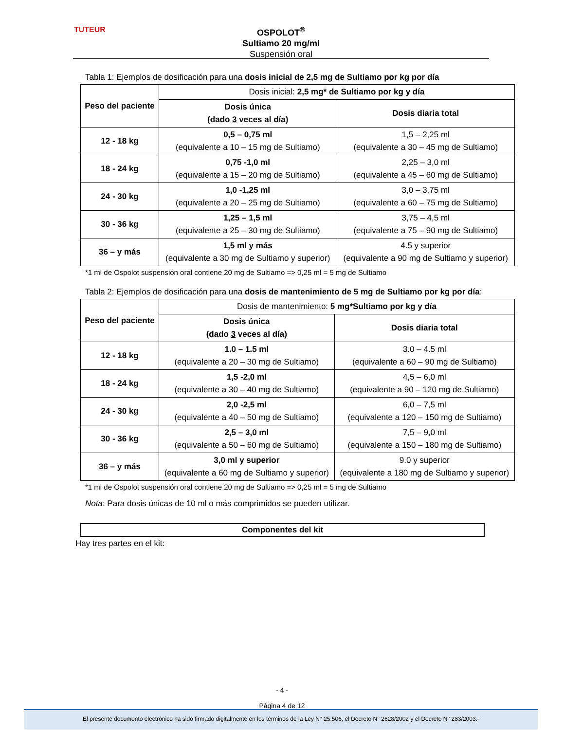TUTEUR
OSPOLOT<sup>®</sup>
Sultiamo 20 mg/ml
Suspensión oral
Tabla 1: Ejemplos de dosificación para una dosis inicial de 2,5 mg de Sultiamo por kg por día
| Peso del paciente | Dosis inicial: 2,5 mg* de Sultiamo por kg y día | |
| --- | --- | --- |
| | Dosis única (dado 3 veces al día) | Dosis diaria total |
| 12 - 18 kg | 0,5 – 0,75 ml (equivalente a 10 – 15 mg de Sultiamo) | 1,5 – 2,25 ml (equivalente a 30 – 45 mg de Sultiamo) |
| 18 - 24 kg | 0,75 -1,0 ml (equivalente a 15 – 20 mg de Sultiamo) | 2,25 – 3,0 ml (equivalente a 45 – 60 mg de Sultiamo) |
| 24 - 30 kg | 1,0 -1,25 ml (equivalente a 20 – 25 mg de Sultiamo) | 3,0 – 3,75 ml (equivalente a 60 – 75 mg de Sultiamo) |
| 30 - 36 kg | 1,25 – 1,5 ml (equivalente a 25 – 30 mg de Sultiamo) | 3,75 – 4,5 ml (equivalente a 75 – 90 mg de Sultiamo) |
| 36 – y más | 1,5 ml y más (equivalente a 30 mg de Sultiamo y superior) | 4.5 y superior (equivalente a 90 mg de Sultiamo y superior) |
*1 ml de Ospolot suspensión oral contiene 20 mg de Sultiamo => 0,25 ml = 5 mg de Sultiamo
Tabla 2: Ejemplos de dosificación para una dosis de mantenimiento de 5 mg de Sultiamo por kg por día:
| Peso del paciente | Dosis de mantenimiento: 5 mg*Sultiamo por kg y día | |
| --- | --- | --- |
| | Dosis única (dado 3 veces al día) | Dosis diaria total |
| 12 - 18 kg | 1.0 – 1.5 ml (equivalente a 20 – 30 mg de Sultiamo) | 3.0 – 4.5 ml (equivalente a 60 – 90 mg de Sultiamo) |
| 18 - 24 kg | 1,5 -2,0 ml (equivalente a 30 – 40 mg de Sultiamo) | 4,5 – 6,0 ml (equivalente a 90 – 120 mg de Sultiamo) |
| 24 - 30 kg | 2,0 -2,5 ml (equivalente a 40 – 50 mg de Sultiamo) | 6,0 – 7,5 ml (equivalente a 120 – 150 mg de Sultiamo) |
| 30 - 36 kg | 2,5 – 3,0 ml (equivalente a 50 – 60 mg de Sultiamo) | 7,5 – 9,0 ml (equivalente a 150 – 180 mg de Sultiamo) |
| 36 – y más | 3,0 ml y superior (equivalente a 60 mg de Sultiamo y superior) | 9.0 y superior (equivalente a 180 mg de Sultiamo y superior) |
*1 ml de Ospolot suspensión oral contiene 20 mg de Sultiamo => 0,25 ml = 5 mg de Sultiamo
Nota: Para dosis únicas de 10 ml o más comprimidos se pueden utilizar.
Componentes del kit
Hay tres partes en el kit:
- 4 -
Página 4 de 12
El presente documento electrónico ha sido firmado digitalmente en los términos de la Ley N° 25.506, el Decreto N° 2628/2002 y el Decreto N° 283/2003.-